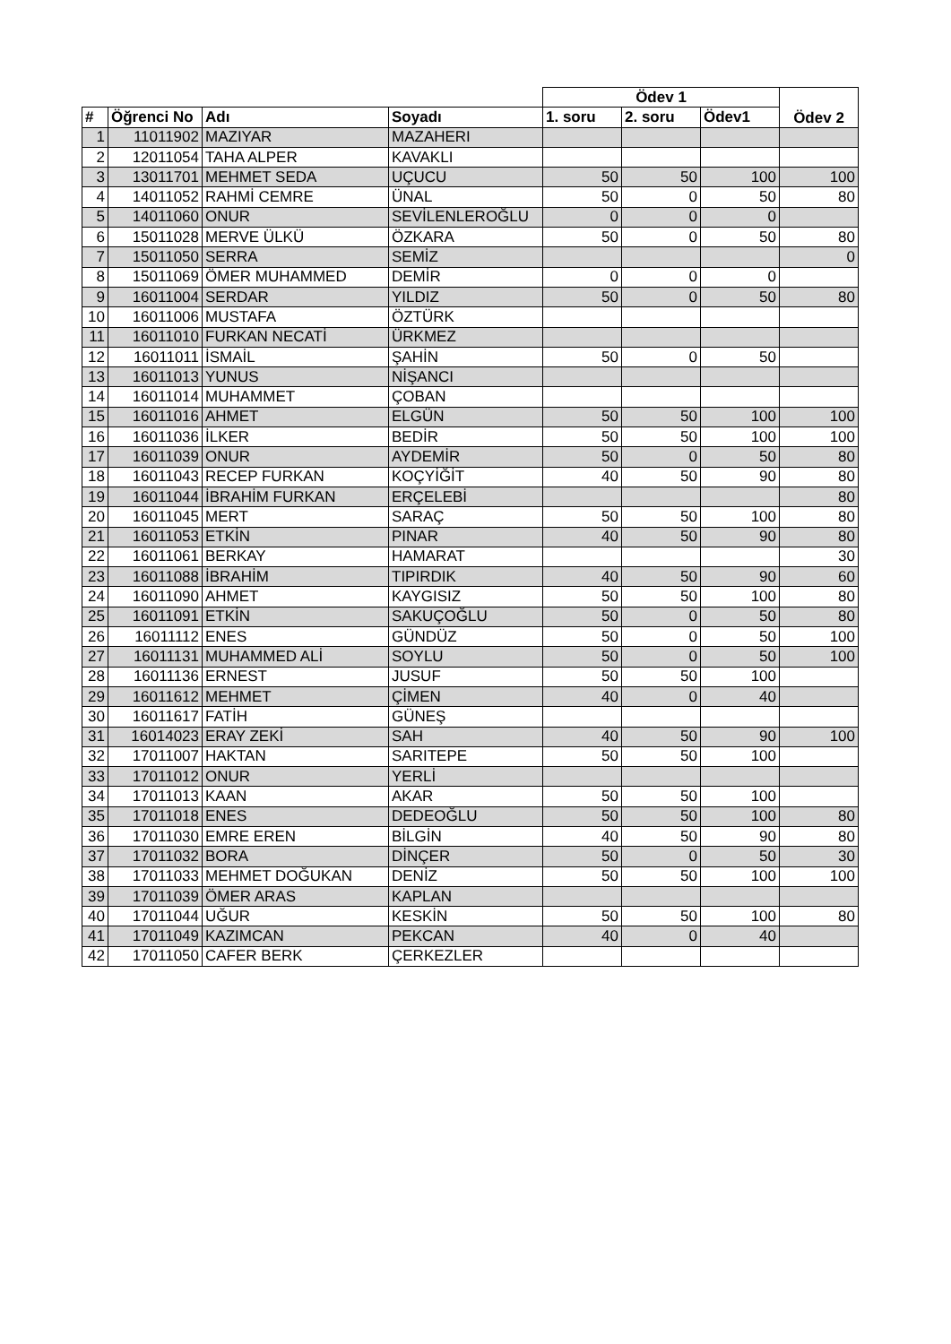| | | | | Ödev 1 | | | Ödev 2 |
| --- | --- | --- | --- | --- | --- | --- | --- |
| # | Öğrenci No | Adı | Soyadı | 1. soru | 2. soru | Ödev1 | |
| 1 | 11011902 | MAZIYAR | MAZAHERI | | | | |
| 2 | 12011054 | TAHA ALPER | KAVAKLI | | | | |
| 3 | 13011701 | MEHMET SEDA | UÇUCU | 50 | 50 | 100 | 100 |
| 4 | 14011052 | RAHMİ CEMRE | ÜNAL | 50 | 0 | 50 | 80 |
| 5 | 14011060 | ONUR | SEVİLENLEROĞLU | 0 | 0 | 0 | |
| 6 | 15011028 | MERVE ÜLKÜ | ÖZKARA | 50 | 0 | 50 | 80 |
| 7 | 15011050 | SERRA | SEMİZ | | | | 0 |
| 8 | 15011069 | ÖMER MUHAMMED | DEMİR | 0 | 0 | 0 | |
| 9 | 16011004 | SERDAR | YILDIZ | 50 | 0 | 50 | 80 |
| 10 | 16011006 | MUSTAFA | ÖZTÜRK | | | | |
| 11 | 16011010 | FURKAN NECATİ | ÜRKMEZ | | | | |
| 12 | 16011011 | İSMAİL | ŞAHİN | 50 | 0 | 50 | |
| 13 | 16011013 | YUNUS | NİŞANCI | | | | |
| 14 | 16011014 | MUHAMMET | ÇOBAN | | | | |
| 15 | 16011016 | AHMET | ELGÜN | 50 | 50 | 100 | 100 |
| 16 | 16011036 | İLKER | BEDİR | 50 | 50 | 100 | 100 |
| 17 | 16011039 | ONUR | AYDEMİR | 50 | 0 | 50 | 80 |
| 18 | 16011043 | RECEP FURKAN | KOÇYİĞİT | 40 | 50 | 90 | 80 |
| 19 | 16011044 | İBRAHİM FURKAN | ERÇELEBİ | | | | 80 |
| 20 | 16011045 | MERT | SARAÇ | 50 | 50 | 100 | 80 |
| 21 | 16011053 | ETKİN | PINAR | 40 | 50 | 90 | 80 |
| 22 | 16011061 | BERKAY | HAMARAT | | | | 30 |
| 23 | 16011088 | İBRAHİM | TIPIRDIK | 40 | 50 | 90 | 60 |
| 24 | 16011090 | AHMET | KAYGISIZ | 50 | 50 | 100 | 80 |
| 25 | 16011091 | ETKİN | SAKUÇOĞLU | 50 | 0 | 50 | 80 |
| 26 | 16011112 | ENES | GÜNDÜZ | 50 | 0 | 50 | 100 |
| 27 | 16011131 | MUHAMMED ALİ | SOYLU | 50 | 0 | 50 | 100 |
| 28 | 16011136 | ERNEST | JUSUF | 50 | 50 | 100 | |
| 29 | 16011612 | MEHMET | ÇİMEN | 40 | 0 | 40 | |
| 30 | 16011617 | FATİH | GÜNEŞ | | | | |
| 31 | 16014023 | ERAY ZEKİ | SAH | 40 | 50 | 90 | 100 |
| 32 | 17011007 | HAKTAN | SARITEPE | 50 | 50 | 100 | |
| 33 | 17011012 | ONUR | YERLİ | | | | |
| 34 | 17011013 | KAAN | AKAR | 50 | 50 | 100 | |
| 35 | 17011018 | ENES | DEDEOĞLU | 50 | 50 | 100 | 80 |
| 36 | 17011030 | EMRE EREN | BİLGİN | 40 | 50 | 90 | 80 |
| 37 | 17011032 | BORA | DİNÇER | 50 | 0 | 50 | 30 |
| 38 | 17011033 | MEHMET DOĞUKAN | DENİZ | 50 | 50 | 100 | 100 |
| 39 | 17011039 | ÖMER ARAS | KAPLAN | | | | |
| 40 | 17011044 | UĞUR | KESKİN | 50 | 50 | 100 | 80 |
| 41 | 17011049 | KAZIMCAN | PEKCAN | 40 | 0 | 40 | |
| 42 | 17011050 | CAFER BERK | ÇERKEZLER | | | | |